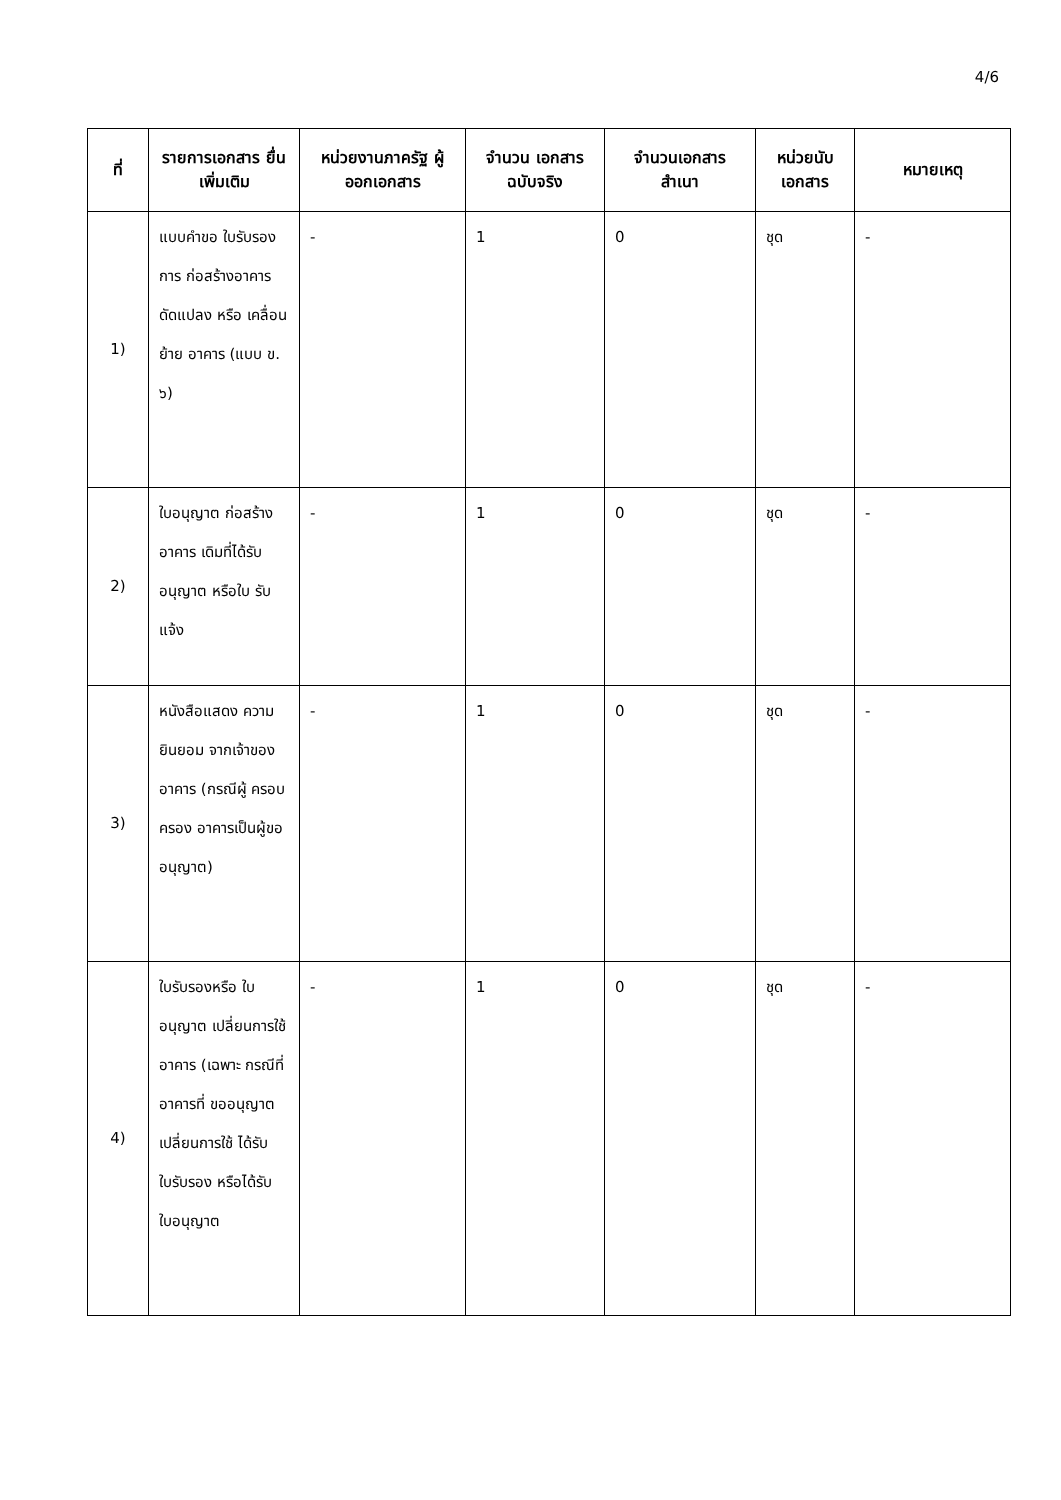4/6
| ที่ | รายการเอกสาร ยื่นเพิ่มเติม | หน่วยงานภาครัฐ ผู้ออกเอกสาร | จำนวน เอกสาร ฉบับจริง | จำนวนเอกสาร สำเนา | หน่วยนับ เอกสาร | หมายเหตุ |
| --- | --- | --- | --- | --- | --- | --- |
| 1) | แบบคำขอ ใบรับรองการ ก่อสร้างอาคาร ดัดแปลง หรือ เคลื่อนย้าย อาคาร (แบบ ข. ๖) | - | 1 | 0 | ชุด | - |
| 2) | ใบอนุญาต ก่อสร้างอาคาร เดิมที่ได้รับ อนุญาต หรือใบ รับแจ้ง | - | 1 | 0 | ชุด | - |
| 3) | หนังสือแสดง ความยินยอม จากเจ้าของ อาคาร (กรณีผู้ ครอบครอง อาคารเป็นผู้ขอ อนุญาต) | - | 1 | 0 | ชุด | - |
| 4) | ใบรับรองหรือ ใบอนุญาต เปลี่ยนการใช้ อาคาร (เฉพาะ กรณีที่อาคารที่ ขออนุญาต เปลี่ยนการใช้ ได้รับใบรับรอง หรือได้รับ ใบอนุญาต | - | 1 | 0 | ชุด | - |